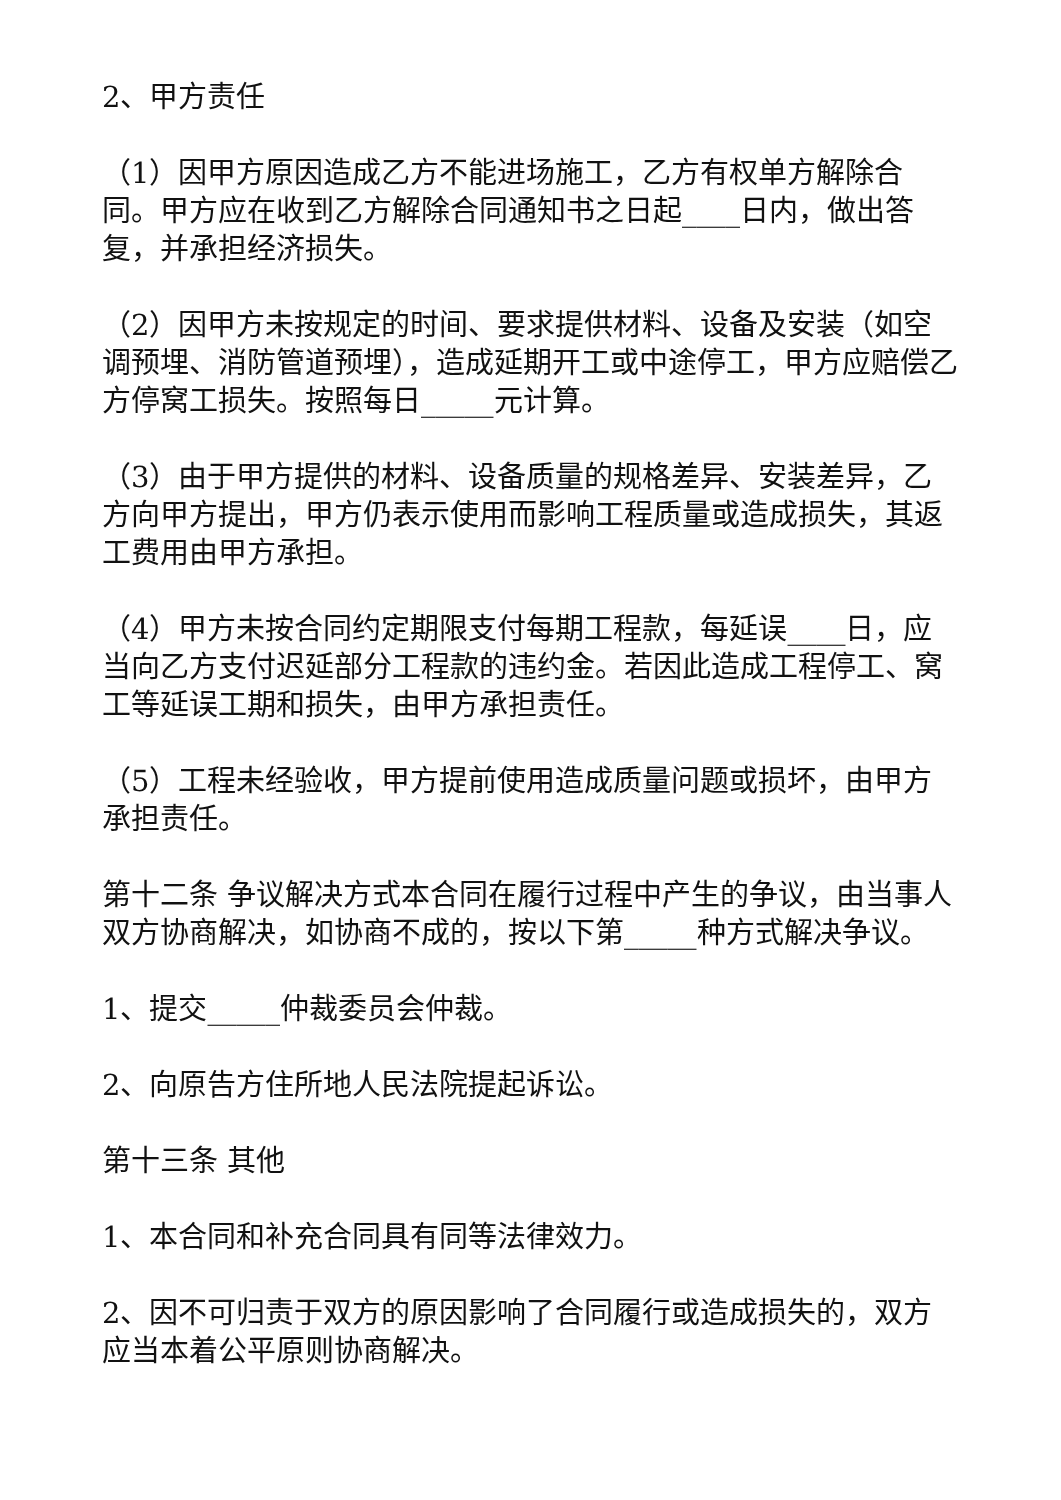2、甲方责任
（1）因甲方原因造成乙方不能进场施工，乙方有权单方解除合同。甲方应在收到乙方解除合同通知书之日起____日内，做出答复，并承担经济损失。
（2）因甲方未按规定的时间、要求提供材料、设备及安装（如空调预埋、消防管道预埋），造成延期开工或中途停工，甲方应赔偿乙方停窝工损失。按照每日_____元计算。
（3）由于甲方提供的材料、设备质量的规格差异、安装差异，乙方向甲方提出，甲方仍表示使用而影响工程质量或造成损失，其返工费用由甲方承担。
（4）甲方未按合同约定期限支付每期工程款，每延误____日，应当向乙方支付迟延部分工程款的违约金。若因此造成工程停工、窝工等延误工期和损失，由甲方承担责任。
（5）工程未经验收，甲方提前使用造成质量问题或损坏，由甲方承担责任。
第十二条 争议解决方式本合同在履行过程中产生的争议，由当事人双方协商解决，如协商不成的，按以下第_____种方式解决争议。
1、提交_____仲裁委员会仲裁。
2、向原告方住所地人民法院提起诉讼。
第十三条 其他
1、本合同和补充合同具有同等法律效力。
2、因不可归责于双方的原因影响了合同履行或造成损失的，双方应当本着公平原则协商解决。